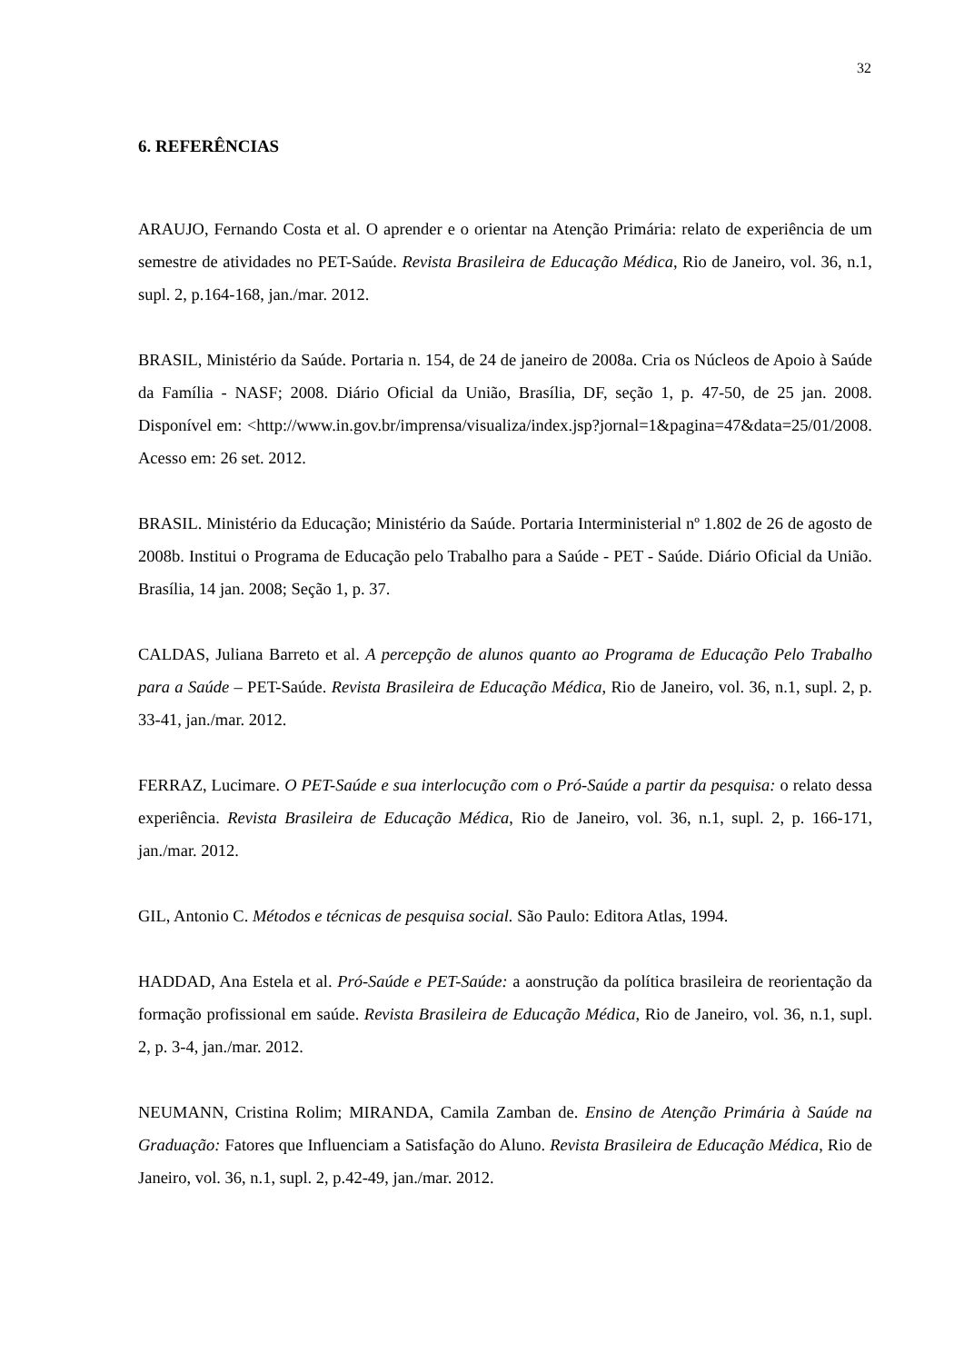32
6. REFERÊNCIAS
ARAUJO, Fernando Costa et al. O aprender e o orientar na Atenção Primária: relato de experiência de um semestre de atividades no PET-Saúde. Revista Brasileira de Educação Médica, Rio de Janeiro, vol. 36, n.1, supl. 2, p.164-168, jan./mar. 2012.
BRASIL, Ministério da Saúde. Portaria n. 154, de 24 de janeiro de 2008a. Cria os Núcleos de Apoio à Saúde da Família - NASF; 2008. Diário Oficial da União, Brasília, DF, seção 1, p. 47-50, de 25 jan. 2008. Disponível em: <http://www.in.gov.br/imprensa/visualiza/index.jsp?jornal=1&pagina=47&data=25/01/2008. Acesso em: 26 set. 2012.
BRASIL. Ministério da Educação; Ministério da Saúde. Portaria Interministerial nº 1.802 de 26 de agosto de 2008b. Institui o Programa de Educação pelo Trabalho para a Saúde - PET - Saúde. Diário Oficial da União. Brasília, 14 jan. 2008; Seção 1, p. 37.
CALDAS, Juliana Barreto et al. A percepção de alunos quanto ao Programa de Educação Pelo Trabalho para a Saúde – PET-Saúde. Revista Brasileira de Educação Médica, Rio de Janeiro, vol. 36, n.1, supl. 2, p. 33-41, jan./mar. 2012.
FERRAZ, Lucimare. O PET-Saúde e sua interlocução com o Pró-Saúde a partir da pesquisa: o relato dessa experiência. Revista Brasileira de Educação Médica, Rio de Janeiro, vol. 36, n.1, supl. 2, p. 166-171, jan./mar. 2012.
GIL, Antonio C. Métodos e técnicas de pesquisa social. São Paulo: Editora Atlas, 1994.
HADDAD, Ana Estela et al. Pró-Saúde e PET-Saúde: a aonstrução da política brasileira de reorientação da formação profissional em saúde. Revista Brasileira de Educação Médica, Rio de Janeiro, vol. 36, n.1, supl. 2, p. 3-4, jan./mar. 2012.
NEUMANN, Cristina Rolim; MIRANDA, Camila Zamban de. Ensino de Atenção Primária à Saúde na Graduação: Fatores que Influenciam a Satisfação do Aluno. Revista Brasileira de Educação Médica, Rio de Janeiro, vol. 36, n.1, supl. 2, p.42-49, jan./mar. 2012.